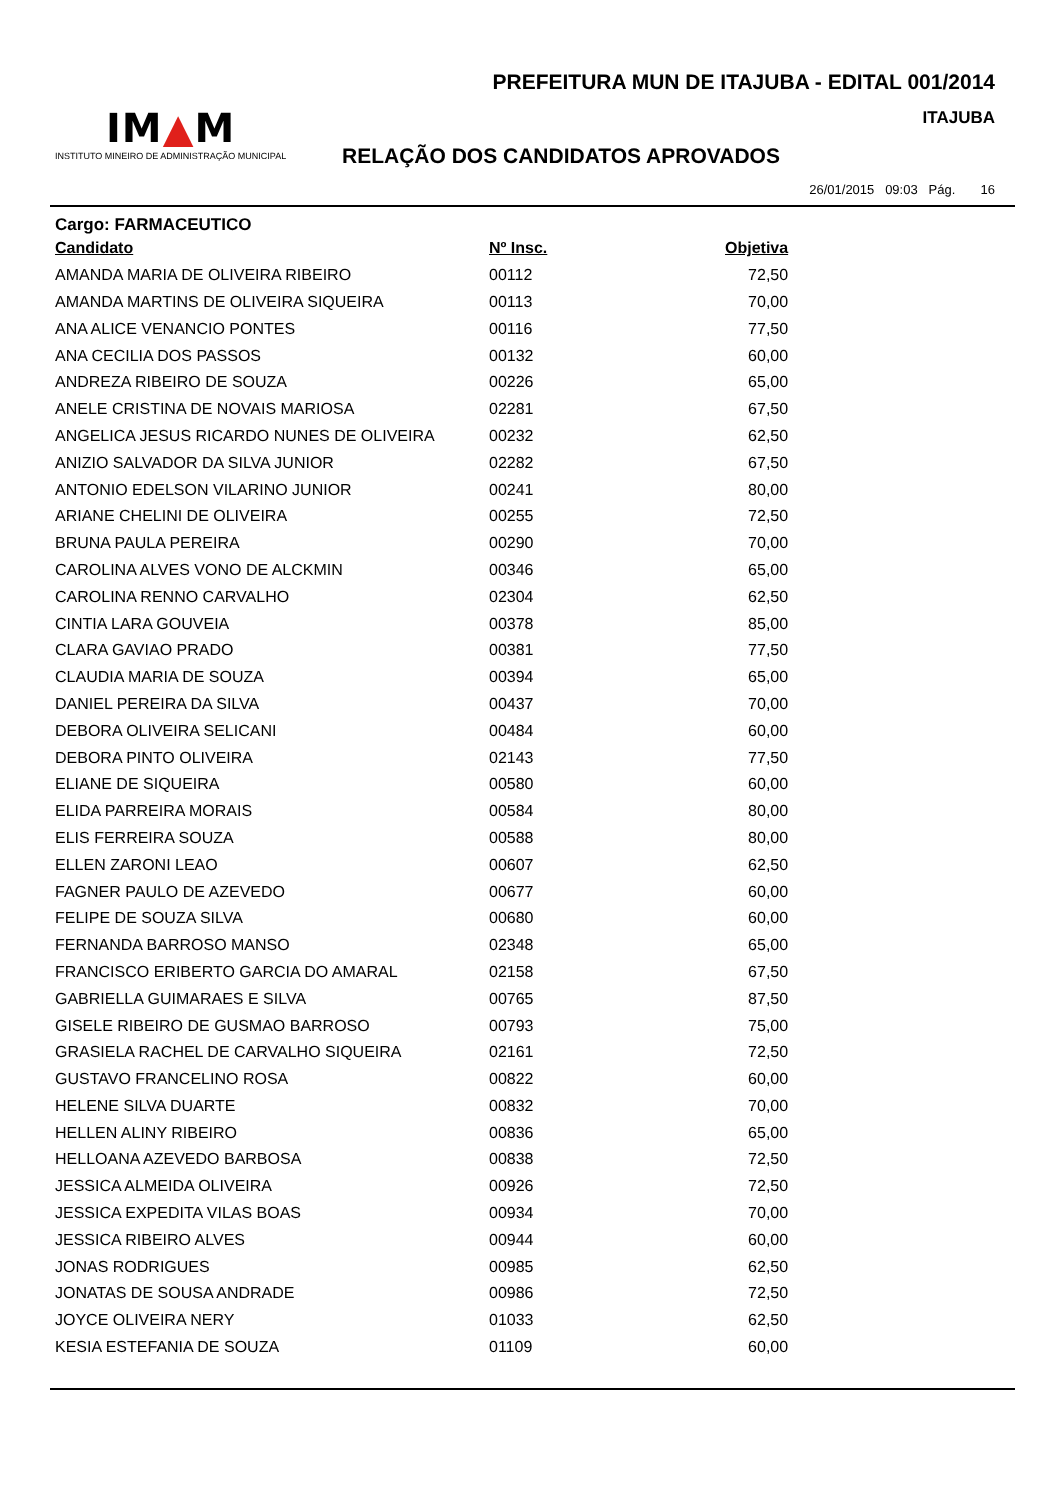PREFEITURA MUN DE ITAJUBA - EDITAL 001/2014
ITAJUBA
IM▲M
INSTITUTO MINEIRO DE ADMINISTRAÇÃO MUNICIPAL
RELAÇÃO DOS CANDIDATOS APROVADOS
26/01/2015 09:03 Pág. 16
Cargo: FARMACEUTICO
| Candidato | Nº Insc. | Objetiva |
| --- | --- | --- |
| AMANDA MARIA DE OLIVEIRA RIBEIRO | 00112 | 72,50 |
| AMANDA MARTINS DE OLIVEIRA SIQUEIRA | 00113 | 70,00 |
| ANA ALICE VENANCIO PONTES | 00116 | 77,50 |
| ANA CECILIA DOS PASSOS | 00132 | 60,00 |
| ANDREZA RIBEIRO DE SOUZA | 00226 | 65,00 |
| ANELE CRISTINA DE NOVAIS MARIOSA | 02281 | 67,50 |
| ANGELICA JESUS RICARDO NUNES DE OLIVEIRA | 00232 | 62,50 |
| ANIZIO SALVADOR DA SILVA JUNIOR | 02282 | 67,50 |
| ANTONIO EDELSON VILARINO JUNIOR | 00241 | 80,00 |
| ARIANE CHELINI DE OLIVEIRA | 00255 | 72,50 |
| BRUNA PAULA PEREIRA | 00290 | 70,00 |
| CAROLINA ALVES VONO DE ALCKMIN | 00346 | 65,00 |
| CAROLINA RENNO CARVALHO | 02304 | 62,50 |
| CINTIA LARA GOUVEIA | 00378 | 85,00 |
| CLARA GAVIAO PRADO | 00381 | 77,50 |
| CLAUDIA MARIA DE SOUZA | 00394 | 65,00 |
| DANIEL PEREIRA DA SILVA | 00437 | 70,00 |
| DEBORA OLIVEIRA SELICANI | 00484 | 60,00 |
| DEBORA PINTO OLIVEIRA | 02143 | 77,50 |
| ELIANE DE SIQUEIRA | 00580 | 60,00 |
| ELIDA PARREIRA MORAIS | 00584 | 80,00 |
| ELIS FERREIRA SOUZA | 00588 | 80,00 |
| ELLEN ZARONI LEAO | 00607 | 62,50 |
| FAGNER PAULO DE AZEVEDO | 00677 | 60,00 |
| FELIPE DE SOUZA SILVA | 00680 | 60,00 |
| FERNANDA BARROSO MANSO | 02348 | 65,00 |
| FRANCISCO ERIBERTO GARCIA DO AMARAL | 02158 | 67,50 |
| GABRIELLA GUIMARAES E SILVA | 00765 | 87,50 |
| GISELE RIBEIRO DE GUSMAO BARROSO | 00793 | 75,00 |
| GRASIELA RACHEL DE CARVALHO SIQUEIRA | 02161 | 72,50 |
| GUSTAVO FRANCELINO ROSA | 00822 | 60,00 |
| HELENE SILVA DUARTE | 00832 | 70,00 |
| HELLEN ALINY RIBEIRO | 00836 | 65,00 |
| HELLOANA AZEVEDO BARBOSA | 00838 | 72,50 |
| JESSICA ALMEIDA OLIVEIRA | 00926 | 72,50 |
| JESSICA EXPEDITA VILAS BOAS | 00934 | 70,00 |
| JESSICA RIBEIRO ALVES | 00944 | 60,00 |
| JONAS RODRIGUES | 00985 | 62,50 |
| JONATAS DE SOUSA ANDRADE | 00986 | 72,50 |
| JOYCE OLIVEIRA NERY | 01033 | 62,50 |
| KESIA ESTEFANIA DE SOUZA | 01109 | 60,00 |